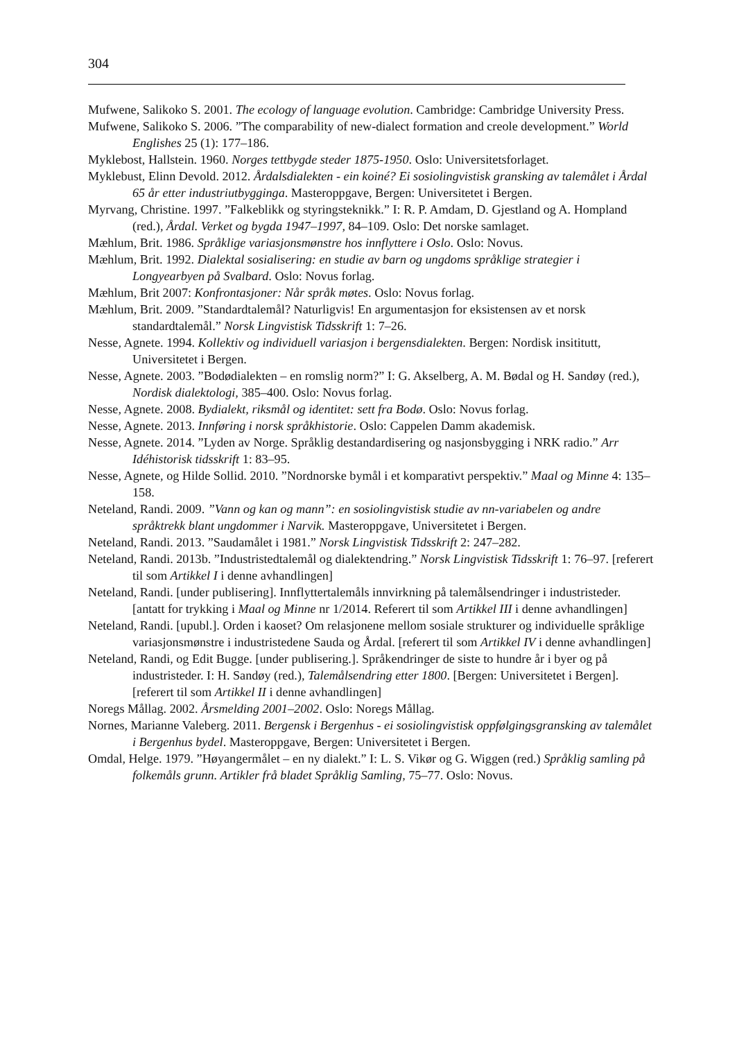304
Mufwene, Salikoko S. 2001. The ecology of language evolution. Cambridge: Cambridge University Press.
Mufwene, Salikoko S. 2006. ”The comparability of new-dialect formation and creole development.” World Englishes 25 (1): 177–186.
Myklebost, Hallstein. 1960. Norges tettbygde steder 1875-1950. Oslo: Universitetsforlaget.
Myklebust, Elinn Devold. 2012. Årdalsdialekten - ein koiné? Ei sosiolingvistisk gransking av talemålet i Årdal 65 år etter industriutbygginga. Masteroppgave, Bergen: Universitetet i Bergen.
Myrvang, Christine. 1997. ”Falkeblikk og styringsteknikk.” I: R. P. Amdam, D. Gjestland og A. Hompland (red.), Årdal. Verket og bygda 1947–1997, 84–109. Oslo: Det norske samlaget.
Mæhlum, Brit. 1986. Språklige variasjonsmønstre hos innflyttere i Oslo. Oslo: Novus.
Mæhlum, Brit. 1992. Dialektal sosialisering: en studie av barn og ungdoms språklige strategier i Longyearbyen på Svalbard. Oslo: Novus forlag.
Mæhlum, Brit 2007: Konfrontasjoner: Når språk møtes. Oslo: Novus forlag.
Mæhlum, Brit. 2009. ”Standardtalemål? Naturligvis! En argumentasjon for eksistensen av et norsk standardtalemål.” Norsk Lingvistisk Tidsskrift 1: 7–26.
Nesse, Agnete. 1994. Kollektiv og individuell variasjon i bergensdialekten. Bergen: Nordisk insititutt, Universitetet i Bergen.
Nesse, Agnete. 2003. ”Bodødialekten – en romslig norm?” I: G. Akselberg, A. M. Bødal og H. Sandøy (red.), Nordisk dialektologi, 385–400. Oslo: Novus forlag.
Nesse, Agnete. 2008. Bydialekt, riksmål og identitet: sett fra Bodø. Oslo: Novus forlag.
Nesse, Agnete. 2013. Innføring i norsk språkhistorie. Oslo: Cappelen Damm akademisk.
Nesse, Agnete. 2014. ”Lyden av Norge. Språklig destandardisering og nasjonsbygging i NRK radio.” Arr Idéhistorisk tidsskrift 1: 83–95.
Nesse, Agnete, og Hilde Sollid. 2010. ”Nordnorske bymål i et komparativt perspektiv.” Maal og Minne 4: 135–158.
Neteland, Randi. 2009. ”Vann og kan og mann”: en sosiolingvistisk studie av nn-variabelen og andre språktrekk blant ungdommer i Narvik. Masteroppgave, Universitetet i Bergen.
Neteland, Randi. 2013. ”Saudamålet i 1981.” Norsk Lingvistisk Tidsskrift 2: 247–282.
Neteland, Randi. 2013b. ”Industristedtalemål og dialektendring.” Norsk Lingvistisk Tidsskrift 1: 76–97. [referert til som Artikkel I i denne avhandlingen]
Neteland, Randi. [under publisering]. Innflyttertalemåls innvirkning på talemålsendringer i industristeder. [antatt for trykking i Maal og Minne nr 1/2014. Referert til som Artikkel III i denne avhandlingen]
Neteland, Randi. [upubl.]. Orden i kaoset? Om relasjonene mellom sosiale strukturer og individuelle språklige variasjonsmønstre i industristedene Sauda og Årdal. [referert til som Artikkel IV i denne avhandlingen]
Neteland, Randi, og Edit Bugge. [under publisering.]. Språkendringer de siste to hundre år i byer og på industristeder. I: H. Sandøy (red.), Talemålsendring etter 1800. [Bergen: Universitetet i Bergen]. [referert til som Artikkel II i denne avhandlingen]
Noregs Mållag. 2002. Årsmelding 2001–2002. Oslo: Noregs Mållag.
Nornes, Marianne Valeberg. 2011. Bergensk i Bergenhus - ei sosiolingvistisk oppfølgingsgransking av talemålet i Bergenhus bydel. Masteroppgave, Bergen: Universitetet i Bergen.
Omdal, Helge. 1979. ”Høyangermålet – en ny dialekt.” I: L. S. Vikør og G. Wiggen (red.) Språklig samling på folkemåls grunn. Artikler frå bladet Språklig Samling, 75–77. Oslo: Novus.